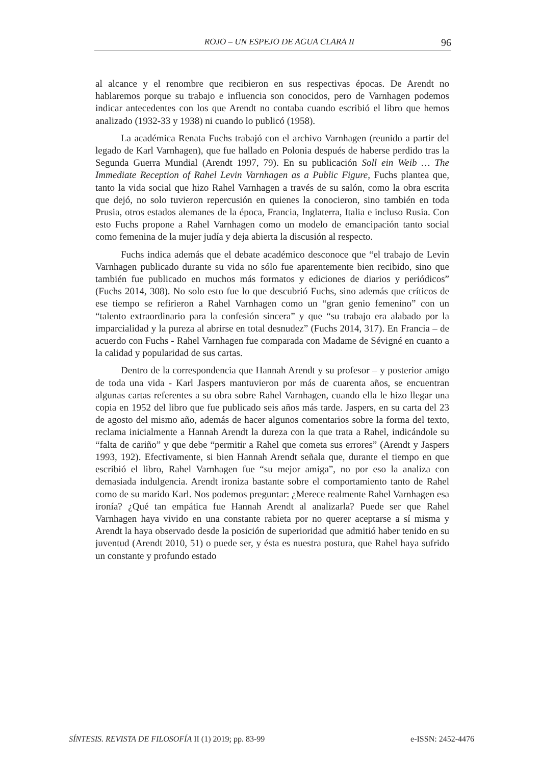ROJO – UN ESPEJO DE AGUA CLARA II 96
al alcance y el renombre que recibieron en sus respectivas épocas. De Arendt no hablaremos porque su trabajo e influencia son conocidos, pero de Varnhagen podemos indicar antecedentes con los que Arendt no contaba cuando escribió el libro que hemos analizado (1932-33 y 1938) ni cuando lo publicó (1958).
La académica Renata Fuchs trabajó con el archivo Varnhagen (reunido a partir del legado de Karl Varnhagen), que fue hallado en Polonia después de haberse perdido tras la Segunda Guerra Mundial (Arendt 1997, 79). En su publicación Soll ein Weib … The Immediate Reception of Rahel Levin Varnhagen as a Public Figure, Fuchs plantea que, tanto la vida social que hizo Rahel Varnhagen a través de su salón, como la obra escrita que dejó, no solo tuvieron repercusión en quienes la conocieron, sino también en toda Prusia, otros estados alemanes de la época, Francia, Inglaterra, Italia e incluso Rusia. Con esto Fuchs propone a Rahel Varnhagen como un modelo de emancipación tanto social como femenina de la mujer judía y deja abierta la discusión al respecto.
Fuchs indica además que el debate académico desconoce que “el trabajo de Levin Varnhagen publicado durante su vida no sólo fue aparentemente bien recibido, sino que también fue publicado en muchos más formatos y ediciones de diarios y periódicos” (Fuchs 2014, 308). No solo esto fue lo que descubrió Fuchs, sino además que críticos de ese tiempo se refirieron a Rahel Varnhagen como un “gran genio femenino” con un “talento extraordinario para la confesión sincera” y que “su trabajo era alabado por la imparcialidad y la pureza al abrirse en total desnudez” (Fuchs 2014, 317). En Francia – de acuerdo con Fuchs - Rahel Varnhagen fue comparada con Madame de Sévigné en cuanto a la calidad y popularidad de sus cartas.
Dentro de la correspondencia que Hannah Arendt y su profesor – y posterior amigo de toda una vida - Karl Jaspers mantuvieron por más de cuarenta años, se encuentran algunas cartas referentes a su obra sobre Rahel Varnhagen, cuando ella le hizo llegar una copia en 1952 del libro que fue publicado seis años más tarde. Jaspers, en su carta del 23 de agosto del mismo año, además de hacer algunos comentarios sobre la forma del texto, reclama inicialmente a Hannah Arendt la dureza con la que trata a Rahel, indicándole su “falta de cariño” y que debe “permitir a Rahel que cometa sus errores” (Arendt y Jaspers 1993, 192). Efectivamente, si bien Hannah Arendt señala que, durante el tiempo en que escribió el libro, Rahel Varnhagen fue “su mejor amiga”, no por eso la analiza con demasiada indulgencia. Arendt ironiza bastante sobre el comportamiento tanto de Rahel como de su marido Karl. Nos podemos preguntar: ¿Merece realmente Rahel Varnhagen esa ironía? ¿Qué tan empática fue Hannah Arendt al analizarla? Puede ser que Rahel Varnhagen haya vivido en una constante rabieta por no querer aceptarse a sí misma y Arendt la haya observado desde la posición de superioridad que admitió haber tenido en su juventud (Arendt 2010, 51) o puede ser, y ésta es nuestra postura, que Rahel haya sufrido un constante y profundo estado
SÍNTESIS. REVISTA DE FILOSOFÍA II (1) 2019; pp. 83-99 e-ISSN: 2452-4476